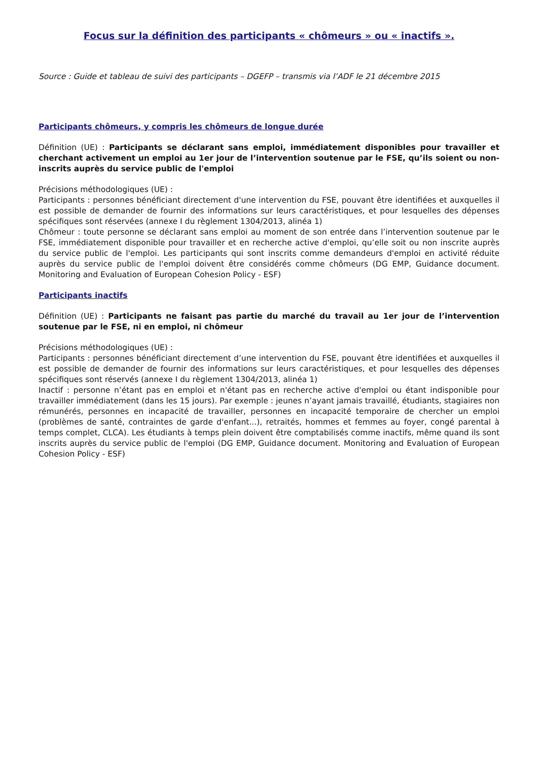Focus sur la définition des participants « chômeurs » ou « inactifs ».
Source : Guide et tableau de suivi des participants – DGEFP – transmis via l’ADF le 21 décembre 2015
Participants chômeurs, y compris les chômeurs de longue durée
Définition (UE) : Participants se déclarant sans emploi, immédiatement disponibles pour travailler et cherchant activement un emploi au 1er jour de l’intervention soutenue par le FSE, qu’ils soient ou non-inscrits auprès du service public de l'emploi
Précisions méthodologiques (UE) :
Participants : personnes bénéficiant directement d'une intervention du FSE, pouvant être identifiées et auxquelles il est possible de demander de fournir des informations sur leurs caractéristiques, et pour lesquelles des dépenses spécifiques sont réservées (annexe I du règlement 1304/2013, alinéa 1)
Chômeur : toute personne se déclarant sans emploi au moment de son entrée dans l’intervention soutenue par le FSE, immédiatement disponible pour travailler et en recherche active d'emploi, qu’elle soit ou non inscrite auprès du service public de l'emploi. Les participants qui sont inscrits comme demandeurs d'emploi en activité réduite auprès du service public de l'emploi doivent être considérés comme chômeurs (DG EMP, Guidance document. Monitoring and Evaluation of European Cohesion Policy - ESF)
Participants inactifs
Définition (UE) : Participants ne faisant pas partie du marché du travail au 1er jour de l’intervention soutenue par le FSE, ni en emploi, ni chômeur
Précisions méthodologiques (UE) :
Participants : personnes bénéficiant directement d’une intervention du FSE, pouvant être identifiées et auxquelles il est possible de demander de fournir des informations sur leurs caractéristiques, et pour lesquelles des dépenses spécifiques sont réservés (annexe I du règlement 1304/2013, alinéa 1)
Inactif : personne n’étant pas en emploi et n'étant pas en recherche active d'emploi ou étant indisponible pour travailler immédiatement (dans les 15 jours). Par exemple : jeunes n’ayant jamais travaillé, étudiants, stagiaires non rémunérés, personnes en incapacité de travailler, personnes en incapacité temporaire de chercher un emploi (problèmes de santé, contraintes de garde d'enfant...), retraités, hommes et femmes au foyer, congé parental à temps complet, CLCA). Les étudiants à temps plein doivent être comptabilisés comme inactifs, même quand ils sont inscrits auprès du service public de l'emploi (DG EMP, Guidance document. Monitoring and Evaluation of European Cohesion Policy - ESF)